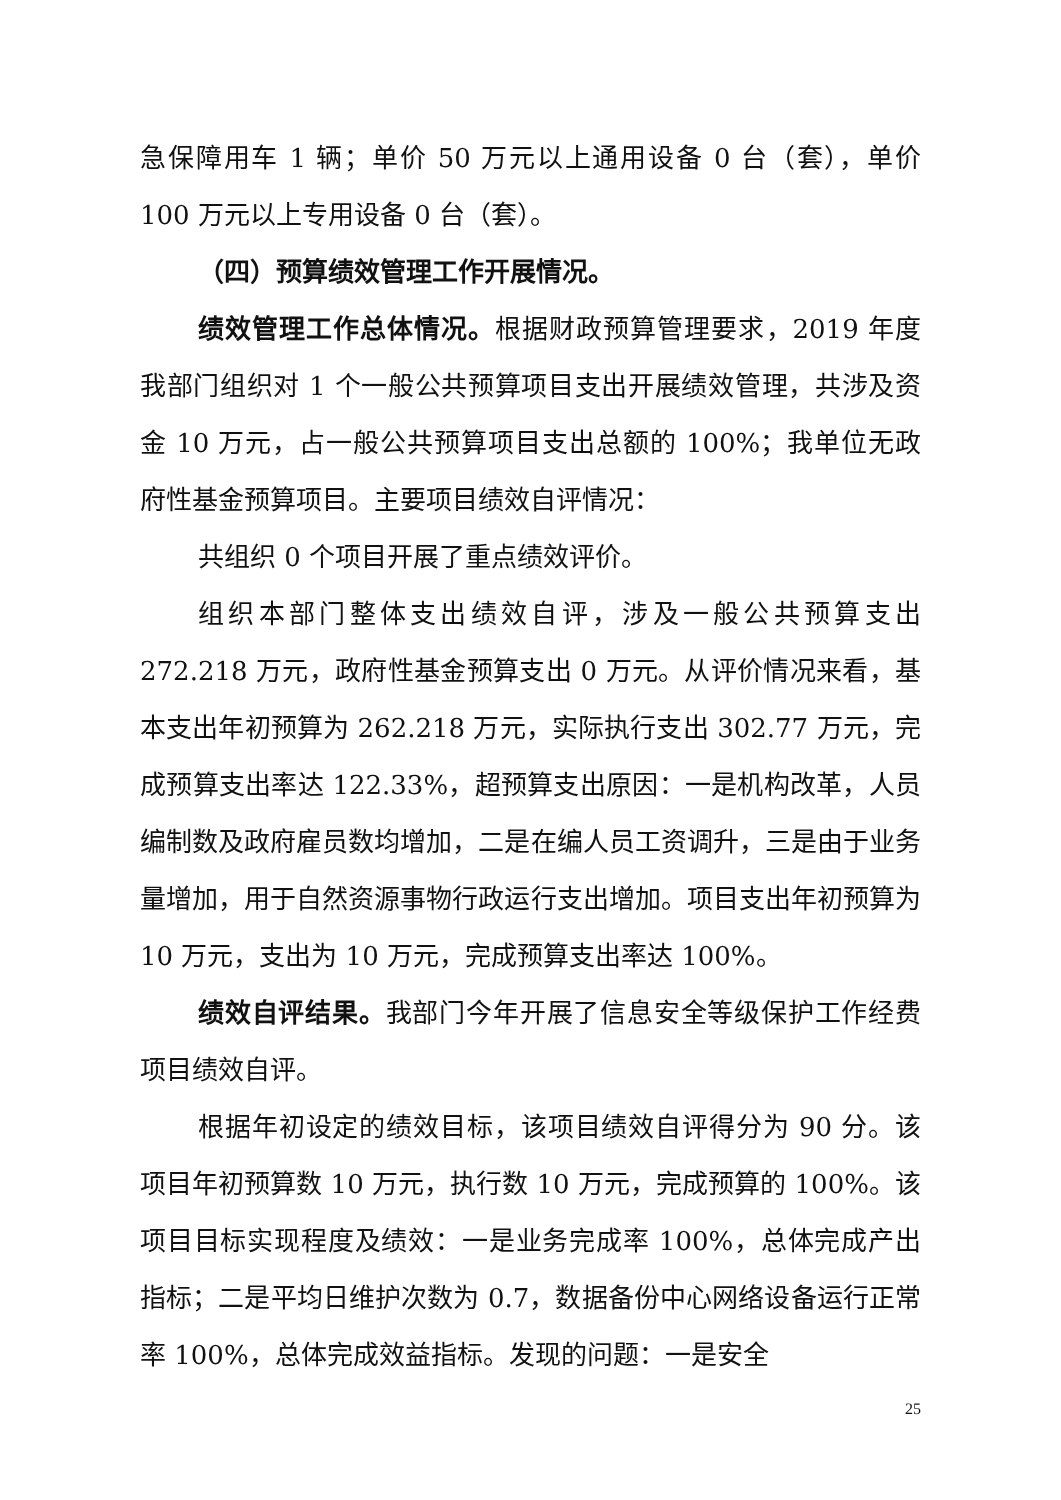急保障用车 1 辆；单价 50 万元以上通用设备 0 台（套），单价 100 万元以上专用设备 0 台（套）。
（四）预算绩效管理工作开展情况。
绩效管理工作总体情况。根据财政预算管理要求，2019 年度我部门组织对 1 个一般公共预算项目支出开展绩效管理，共涉及资金 10 万元，占一般公共预算项目支出总额的 100%；我单位无政府性基金预算项目。主要项目绩效自评情况：
共组织 0 个项目开展了重点绩效评价。
组织本部门整体支出绩效自评，涉及一般公共预算支出 272.218 万元，政府性基金预算支出 0 万元。从评价情况来看，基本支出年初预算为 262.218 万元，实际执行支出 302.77 万元，完成预算支出率达 122.33%，超预算支出原因：一是机构改革，人员编制数及政府雇员数均增加，二是在编人员工资调升，三是由于业务量增加，用于自然资源事物行政运行支出增加。项目支出年初预算为 10 万元，支出为 10 万元，完成预算支出率达 100%。
绩效自评结果。我部门今年开展了信息安全等级保护工作经费项目绩效自评。
根据年初设定的绩效目标，该项目绩效自评得分为 90 分。该项目年初预算数 10 万元，执行数 10 万元，完成预算的 100%。该项目目标实现程度及绩效：一是业务完成率 100%，总体完成产出指标；二是平均日维护次数为 0.7，数据备份中心网络设备运行正常率 100%，总体完成效益指标。发现的问题：一是安全
25